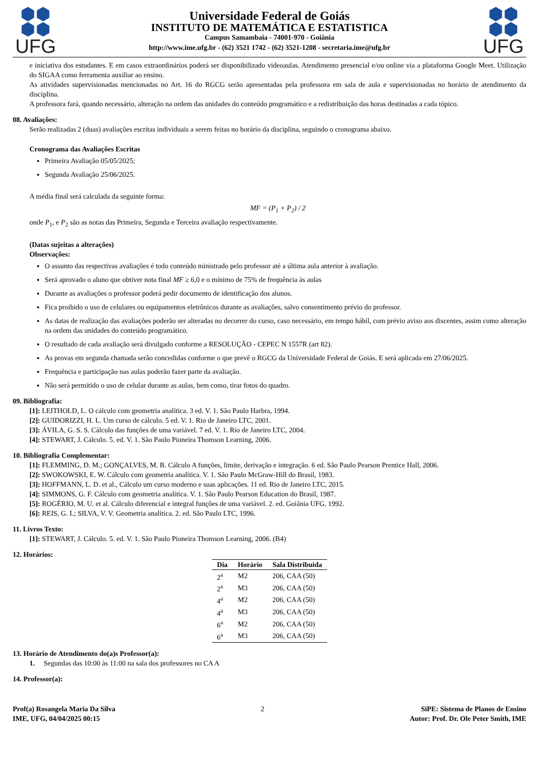⬢⬢
⬢⬢
UFG
Universidade Federal de Goiás
INSTITUTO DE MATEMÁTICA E ESTATISTICA
Campus Samambaia - 74001-970 - Goiânia
http://www.ime.ufg.br - (62) 3521 1742 - (62) 3521-1208 - secretaria.ime@ufg.br
⬢⬢
⬢⬢
UFG
e iniciativa dos estudantes. E em casos extraordinários poderá ser disponibilizado videoaulas. Atendimento presencial e/ou online via a plataforma Google Meet. Utilização do SIGAA como ferramenta auxiliar ao ensino.
As atividades supervisionadas mencionadas no Art. 16 do RGCG serão apresentadas pela professora em sala de aula e supervisionadas no horário de atendimento da disciplina.
A professora fará, quando necessário, alteração na ordem das unidades do conteúdo programático e a redistribuição das horas destinadas a cada tópico.
08. Avaliações:
Serão realizadas 2 (duas) avaliações escritas individuais a serem feitas no horário da disciplina, seguindo o cronograma abaixo.
Cronograma das Avaliações Escritas
Primeira Avaliação 05/05/2025;
Segunda Avaliação 25/06/2025.
A média final será calculada da seguinte forma:
MF = (P<sub>1</sub> + P<sub>2</sub>) / 2
onde P<sub>1</sub>, e P<sub>2</sub> são as notas das Primeira, Segunda e Terceira avaliação respectivamente.
(Datas sujeitas a alterações)
Observações:
O assunto das respectivas avaliações é todo conteúdo ministrado pelo professor até a última aula anterior à avaliação.
Será aprovado o aluno que obtiver nota final MF ≥ 6,0 e o mínimo de 75% de frequência às aulas
Durante as avaliações o professor poderá pedir documento de identificação dos alunos.
Fica proibido o uso de celulares ou equipamentos eletrônicos durante as avaliações, salvo consentimento prévio do professor.
As datas de realização das avaliações poderão ser alteradas no decorrer do curso, caso necessário, em tempo hábil, com prévio aviso aos discentes, assim como alteração na ordem das unidades do conteúdo programático.
O resultado de cada avaliação será divulgado conforme a RESOLUÇÃO - CEPEC N 1557R (art 82).
As provas em segunda chamada serão concedidas conforme o que prevê o RGCG da Universidade Federal de Goiás. E será aplicada em 27/06/2025.
Frequência e participação nas aulas poderão fazer parte da avaliação.
Não será permitido o uso de celular durante as aulas, bem como, tirar fotos do quadro.
09. Bibliografia:
[1]: LEITHOLD, L. O cálculo com geometria analítica. 3 ed. V. 1. São Paulo Harbra, 1994.
[2]: GUIDORIZZI, H. L. Um curso de cálculo. 5 ed. V. 1. Rio de Janeiro LTC, 2001.
[3]: ÁVILA, G. S. S. Cálculo das funções de uma variável. 7 ed. V. 1. Rio de Janeiro LTC, 2004.
[4]: STEWART, J. Cálculo. 5. ed. V. 1. São Paulo Pioneira Thomson Learning, 2006.
10. Bibliografia Complementar:
[1]: FLEMMING, D. M.; GONÇALVES, M. B. Cálculo A funções, limite, derivação e integração. 6 ed. São Paulo Pearson Prentice Hall, 2006.
[2]: SWOKOWSKI, E. W. Cálculo com geometria analítica. V. 1. São Paulo McGraw-Hill do Brasil, 1983.
[3]: HOFFMANN, L. D. et al., Cálculo um curso moderno e suas aplicações. 11 ed. Rio de Janeiro LTC, 2015.
[4]: SIMMONS, G. F. Cálculo com geometria analítica. V. 1. São Paulo Pearson Education do Brasil, 1987.
[5]: ROGÉRIO, M. U. et al. Cálculo diferencial e integral funções de uma variável. 2. ed. Goiânia UFG, 1992.
[6]: REIS, G. L; SILVA, V. V. Geometria analítica. 2. ed. São Paulo LTC, 1996.
11. Livros Texto:
[1]: STEWART, J. Cálculo. 5. ed. V. 1. São Paulo Pioneira Thomson Learning, 2006. (B4)
12. Horários:
| Dia | Horário | Sala Distribuida |
| --- | --- | --- |
| 2<sup>a</sup> | M2 | 206, CAA (50) |
| 2<sup>a</sup> | M3 | 206, CAA (50) |
| 4<sup>a</sup> | M2 | 206, CAA (50) |
| 4<sup>a</sup> | M3 | 206, CAA (50) |
| 6<sup>a</sup> | M2 | 206, CAA (50) |
| 6<sup>a</sup> | M3 | 206, CAA (50) |
13. Horário de Atendimento do(a)s Professor(a):
1. Segundas das 10:00 às 11:00 na sala dos professores no CA A
14. Professor(a):
Prof(a) Rosangela Maria Da Silva
IME, UFG, 04/04/2025 00:15
2 SiPE: Sistema de Planos de Ensino
Autor: Prof. Dr. Ole Peter Smith, IME